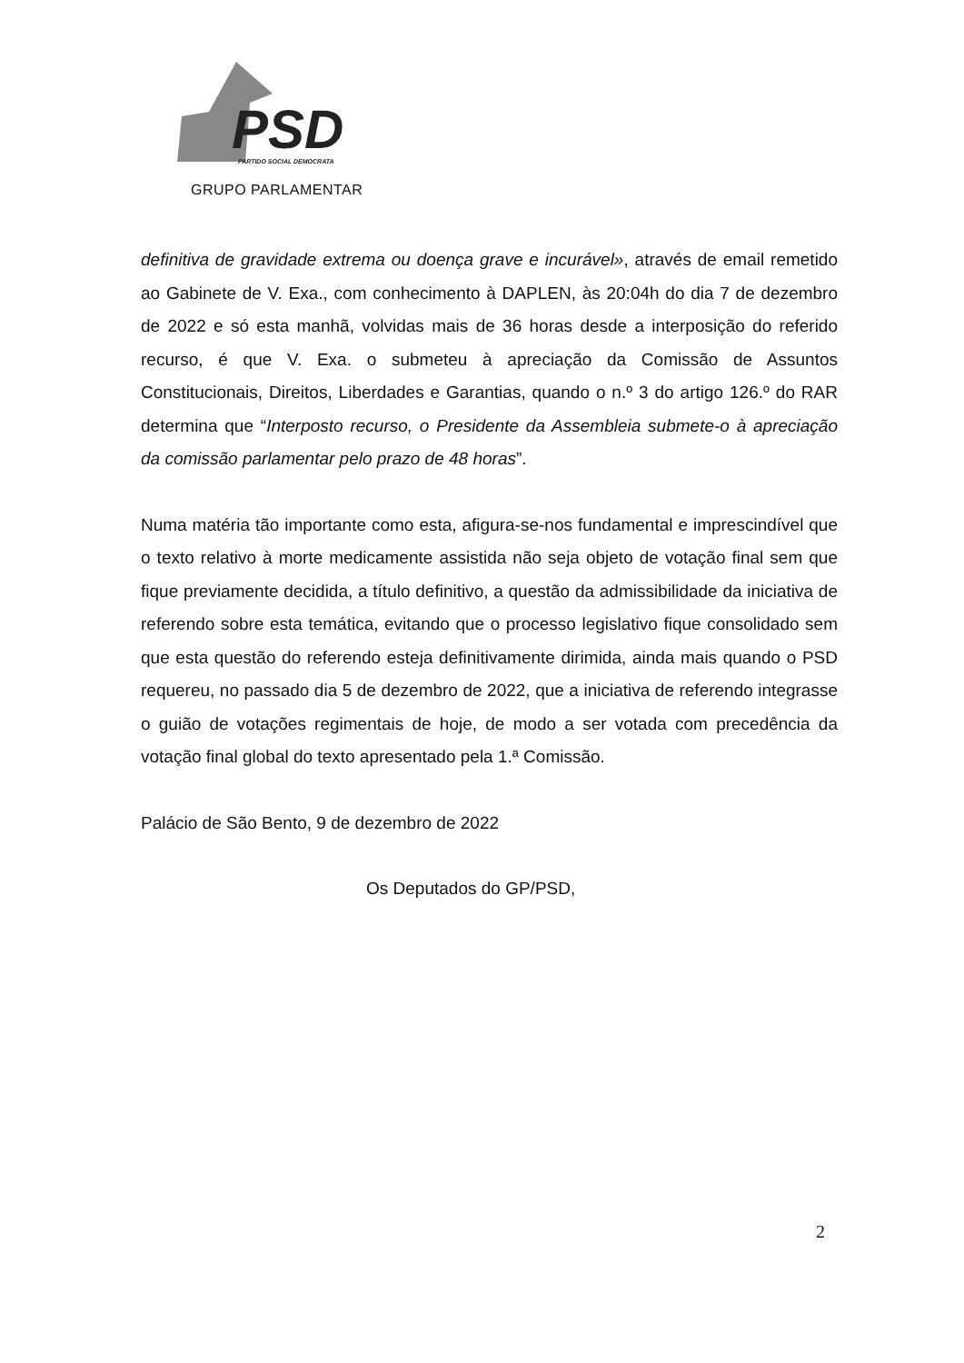PSD
PARTIDO SOCIAL DEMOCRATA
GRUPO PARLAMENTAR
definitiva de gravidade extrema ou doença grave e incurável», através de email remetido ao Gabinete de V. Exa., com conhecimento à DAPLEN, às 20:04h do dia 7 de dezembro de 2022 e só esta manhã, volvidas mais de 36 horas desde a interposição do referido recurso, é que V. Exa. o submeteu à apreciação da Comissão de Assuntos Constitucionais, Direitos, Liberdades e Garantias, quando o n.º 3 do artigo 126.º do RAR determina que “Interposto recurso, o Presidente da Assembleia submete-o à apreciação da comissão parlamentar pelo prazo de 48 horas”.
Numa matéria tão importante como esta, afigura-se-nos fundamental e imprescindível que o texto relativo à morte medicamente assistida não seja objeto de votação final sem que fique previamente decidida, a título definitivo, a questão da admissibilidade da iniciativa de referendo sobre esta temática, evitando que o processo legislativo fique consolidado sem que esta questão do referendo esteja definitivamente dirimida, ainda mais quando o PSD requereu, no passado dia 5 de dezembro de 2022, que a iniciativa de referendo integrasse o guião de votações regimentais de hoje, de modo a ser votada com precedência da votação final global do texto apresentado pela 1.ª Comissão.
Palácio de São Bento, 9 de dezembro de 2022
Os Deputados do GP/PSD,
2